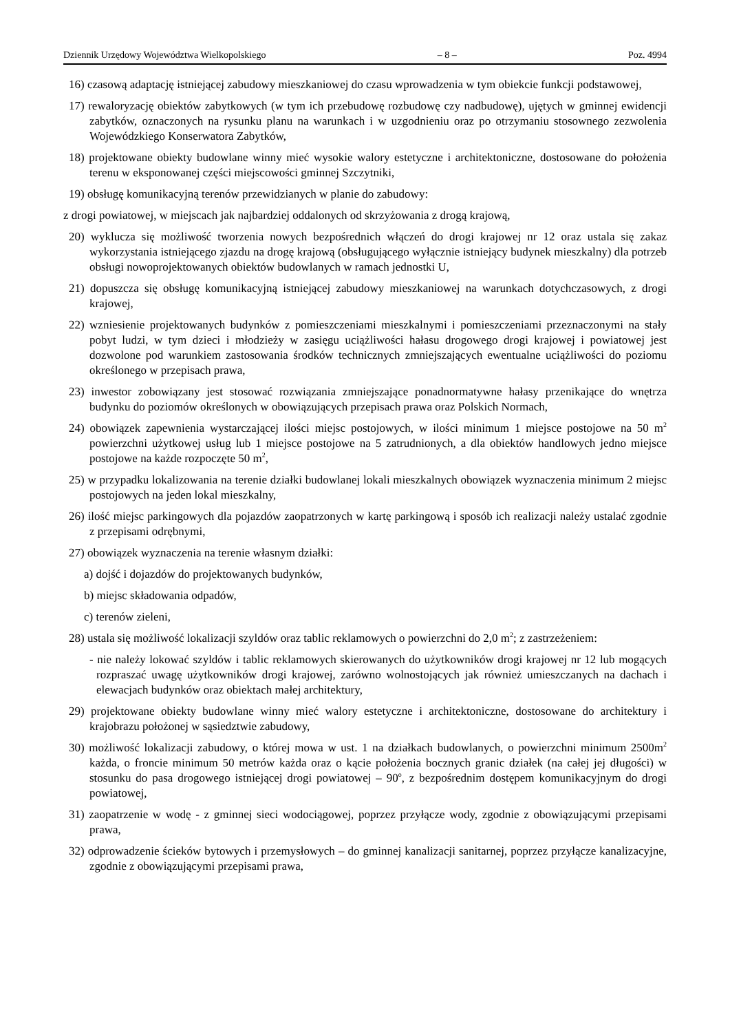Dziennik Urzędowy Województwa Wielkopolskiego – 8 – Poz. 4994
16) czasową adaptację istniejącej zabudowy mieszkaniowej do czasu wprowadzenia w tym obiekcie funkcji podstawowej,
17) rewaloryzację obiektów zabytkowych (w tym ich przebudowę rozbudowę czy nadbudowę), ujętych w gminnej ewidencji zabytków, oznaczonych na rysunku planu na warunkach i w uzgodnieniu oraz po otrzymaniu stosownego zezwolenia Wojewódzkiego Konserwatora Zabytków,
18) projektowane obiekty budowlane winny mieć wysokie walory estetyczne i architektoniczne, dostosowane do położenia terenu w eksponowanej części miejscowości gminnej Szczytniki,
19) obsługę komunikacyjną terenów przewidzianych w planie do zabudowy:
z drogi powiatowej, w miejscach jak najbardziej oddalonych od skrzyżowania z drogą krajową,
20) wyklucza się możliwość tworzenia nowych bezpośrednich włączeń do drogi krajowej nr 12 oraz ustala się zakaz wykorzystania istniejącego zjazdu na drogę krajową (obsługującego wyłącznie istniejący budynek mieszkalny) dla potrzeb obsługi nowoprojektowanych obiektów budowlanych w ramach jednostki U,
21) dopuszcza się obsługę komunikacyjną istniejącej zabudowy mieszkaniowej na warunkach dotychczasowych, z drogi krajowej,
22) wzniesienie projektowanych budynków z pomieszczeniami mieszkalnymi i pomieszczeniami przeznaczonymi na stały pobyt ludzi, w tym dzieci i młodzieży w zasięgu uciążliwości hałasu drogowego drogi krajowej i powiatowej jest dozwolone pod warunkiem zastosowania środków technicznych zmniejszających ewentualne uciążliwości do poziomu określonego w przepisach prawa,
23) inwestor zobowiązany jest stosować rozwiązania zmniejszające ponadnormatywne hałasy przenikające do wnętrza budynku do poziomów określonych w obowiązujących przepisach prawa oraz Polskich Normach,
24) obowiązek zapewnienia wystarczającej ilości miejsc postojowych, w ilości minimum 1 miejsce postojowe na 50 m<sup>2</sup> powierzchni użytkowej usług lub 1 miejsce postojowe na 5 zatrudnionych, a dla obiektów handlowych jedno miejsce postojowe na każde rozpoczęte 50 m<sup>2</sup>,
25) w przypadku lokalizowania na terenie działki budowlanej lokali mieszkalnych obowiązek wyznaczenia minimum 2 miejsc postojowych na jeden lokal mieszkalny,
26) ilość miejsc parkingowych dla pojazdów zaopatrzonych w kartę parkingową i sposób ich realizacji należy ustalać zgodnie z przepisami odrębnymi,
27) obowiązek wyznaczenia na terenie własnym działki:
a) dojść i dojazdów do projektowanych budynków,
b) miejsc składowania odpadów,
c) terenów zieleni,
28) ustala się możliwość lokalizacji szyldów oraz tablic reklamowych o powierzchni do 2,0 m<sup>2</sup>; z zastrzeżeniem:
- nie należy lokować szyldów i tablic reklamowych skierowanych do użytkowników drogi krajowej nr 12 lub mogących rozpraszać uwagę użytkowników drogi krajowej, zarówno wolnostojących jak również umieszczanych na dachach i elewacjach budynków oraz obiektach małej architektury,
29) projektowane obiekty budowlane winny mieć walory estetyczne i architektoniczne, dostosowane do architektury i krajobrazu położonej w sąsiedztwie zabudowy,
30) możliwość lokalizacji zabudowy, o której mowa w ust. 1 na działkach budowlanych, o powierzchni minimum 2500m<sup>2</sup> każda, o froncie minimum 50 metrów każda oraz o kącie położenia bocznych granic działek (na całej jej długości) w stosunku do pasa drogowego istniejącej drogi powiatowej – 90<sup>o</sup>, z bezpośrednim dostępem komunikacyjnym do drogi powiatowej,
31) zaopatrzenie w wodę - z gminnej sieci wodociągowej, poprzez przyłącze wody, zgodnie z obowiązującymi przepisami prawa,
32) odprowadzenie ścieków bytowych i przemysłowych – do gminnej kanalizacji sanitarnej, poprzez przyłącze kanalizacyjne, zgodnie z obowiązującymi przepisami prawa,